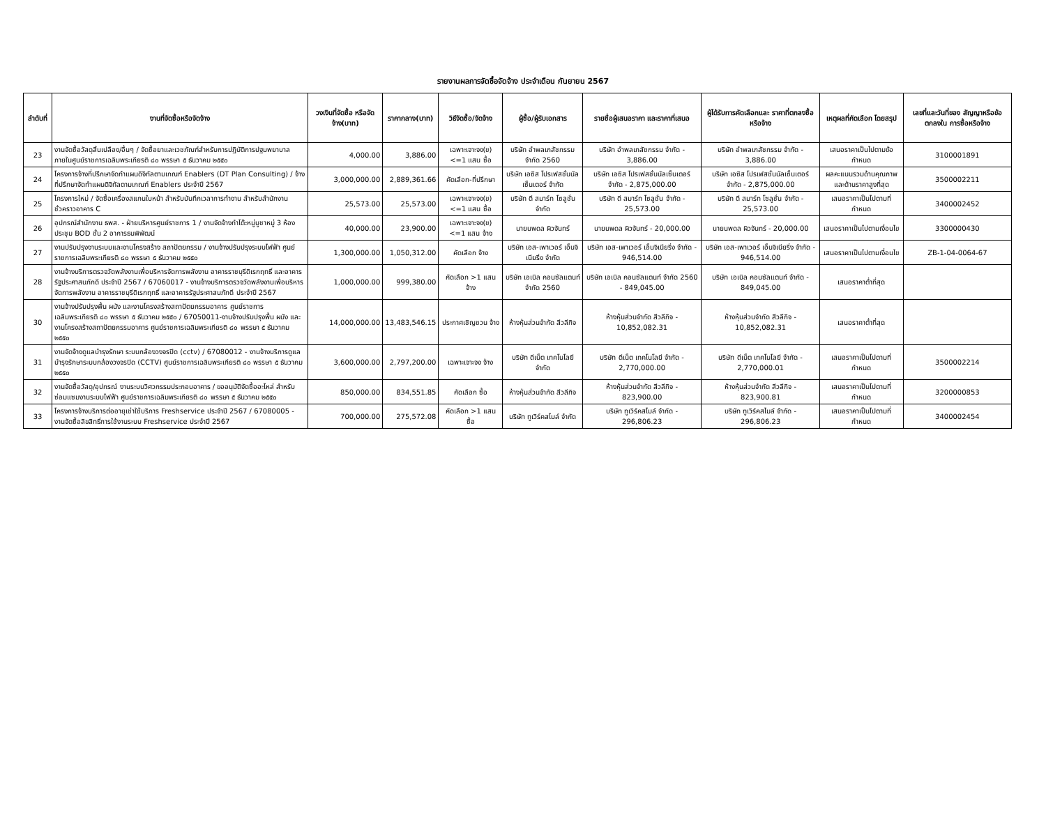รายงานผลการจัดซื้อจัดจ้าง ประจำเดือน กันยายน 2567
| ลำดับที่ | งานที่จัดซื้อหรือจัดจ้าง | วงเงินที่จัดซื้อ หรือจัดจ้าง(บาท) | ราคากลาง(บาท) | วิธีจัดซื้อ/จัดจ้าง | ผู้ซื้อ/ผู้รับเอกสาร | รายชื่อผู้เสนอราคา และราคาที่เสนอ | ผู้ได้รับการคัดเลือกและ ราคาที่ตกลงซื้อหรือจ้าง | เหตุผลที่คัดเลือก โดยสรุป | เลขที่และวันที่ของ สัญญาหรือข้อตกลงใน การซื้อหรือจ้าง |
| --- | --- | --- | --- | --- | --- | --- | --- | --- | --- |
| 23 | งานจัดซื้อวัสดุสิ้นเปลือง/อื่นๆ / จัดซื้อยาและเวชภัณฑ์สำหรับการปฏิบัติการปฐมพยาบาล ภายในศูนย์ราชการเฉลิมพระเกียรติ ๘๐ พรรษา ๕ ธันวาคม ๒๕๕๐ | 4,000.00 | 3,886.00 | เฉพาะเจาะจง(ข) <=1 แสน ซื้อ | บริษัท อำพลเภสัชกรรม จำกัด 2560 | บริษัท อำพลเภสัชกรรม จำกัด - 3,886.00 | บริษัท อำพลเภสัชกรรม จำกัด - 3,886.00 | เสนอราคาเป็นไปตามข้อกำหนด | 3100001891 |
| 24 | โครงการจ้างที่ปรึกษาจัดทำแผนดิจิทัลตามเกณฑ์ Enablers (DT Plan Consulting) / จ้างที่ปรึกษาจัดทำแผนดิจิทัลตามเกณฑ์ Enablers ประจำปี 2567 | 3,000,000.00 | 2,889,361.66 | คัดเลือก-ที่ปรึกษา | บริษัท เอซิส โปรเฟสชั่นนัลเซ็นเตอร์ จำกัด | บริษัท เอซิส โปรเฟสชั่นนัลเซ็นเตอร์ จำกัด - 2,875,000.00 | บริษัท เอซิส โปรเฟสชั่นนัลเซ็นเตอร์ จำกัด - 2,875,000.00 | ผลคะแนนรวมด้านคุณภาพและด้านราคาสูงที่สุด | 3500002211 |
| 25 | โครงการใหม่ / จัดซื้อเครื่องสแกนใบหน้า สำหรับบันทึกเวลาการทำงาน สำหรับสำนักงานชั่วคราวอาคาร C | 25,573.00 | 25,573.00 | เฉพาะเจาะจง(ข) <=1 แสน ซื้อ | บริษัท ดี สมาร์ท โซลูชั่น จำกัด | บริษัท ดี สมาร์ท โซลูชั่น จำกัด - 25,573.00 | บริษัท ดี สมาร์ท โซลูชั่น จำกัด - 25,573.00 | เสนอราคาเป็นไปตามที่กำหนด | 3400002452 |
| 26 | อุปกรณ์สำนักงาน ธพส. - ฝ่ายบริหารศูนย์ราชการ 1 / งานจัดจ้างทำโต๊ะหมู่บูชาหมู่ 3 ห้องประชุม BOD ชั้น 2 อาคารธนพิพัฒน์ | 40,000.00 | 23,900.00 | เฉพาะเจาะจง(ข) <=1 แสน จ้าง | นายนพดล ผิวจันทร์ | นายนพดล ผิวจันทร์ - 20,000.00 | นายนพดล ผิวจันทร์ - 20,000.00 | เสนอราคาเป็นไปตามเงื่อนไข | 3300000430 |
| 27 | งานปรับปรุงงานระบบและงานโครงสร้าง สถาปัตยกรรม / งานจ้างปรับปรุงระบบไฟฟ้า ศูนย์ราชการเฉลิมพระเกียรติ ๘๐ พรรษา ๕ ธันวาคม ๒๕๕๐ | 1,300,000.00 | 1,050,312.00 | คัดเลือก จ้าง | บริษัท เอส-เพาเวอร์ เอ็นจิเนียริ่ง จำกัด | บริษัท เอส-เพาเวอร์ เอ็นจิเนียริ่ง จำกัด - 946,514.00 | บริษัท เอส-เพาเวอร์ เอ็นจิเนียริ่ง จำกัด - 946,514.00 | เสนอราคาเป็นไปตามเงื่อนไข | ZB-1-04-0064-67 |
| 28 | งานจ้างบริการตรวจวัดพลังงานเพื่อบริหารจัดการพลังงาน อาคารราชบุรีดิเรกฤทธิ์ และอาคารรัฐประศาสนภักดี ประจำปี 2567 / 67060017 - งานจ้างบริการตรวจวัดพลังงานเพื่อบริหารจัดการพลังงาน อาคารราชบุรีดิเรกฤทธิ์ และอาคารรัฐประศาสนภักดี ประจำปี 2567 | 1,000,000.00 | 999,380.00 | คัดเลือก >1 แสน จ้าง | บริษัท เอเบิล คอนซัลแตนท์ จำกัด 2560 | บริษัท เอเบิล คอนซัลแตนท์ จำกัด 2560 - 849,045.00 | บริษัท เอเบิล คอนซัลแตนท์ จำกัด - 849,045.00 | เสนอราคาต่ำที่สุด | |
| 30 | งานจ้างปรับปรุงพื้น ผนัง และงานโครงสร้างสถาปัตยกรรมอาคาร ศูนย์ราชการเฉลิมพระเกียรติ ๘๐ พรรษา ๕ ธันวาคม ๒๕๕๐ / 67050011-งานจ้างปรับปรุงพื้น ผนัง และ งานโครงสร้างสถาปัตยกรรมอาคาร ศูนย์ราชการเฉลิมพระเกียรติ ๘๐ พรรษา ๕ ธันวาคม ๒๕๕๐ | 14,000,000.00 | 13,483,546.15 | ประกาศเชิญชวน จ้าง | ห้างหุ้นส่วนจำกัด สีวลีกิจ | ห้างหุ้นส่วนจำกัด สีวลีกิจ - 10,852,082.31 | ห้างหุ้นส่วนจำกัด สีวลีกิจ - 10,852,082.31 | เสนอราคาต่ำที่สุด | |
| 31 | งานจัดจ้างดูแลบำรุงรักษา ระบบกล้องวงจรปิด (cctv) / 67080012 - งานจ้างบริการดูแลบำรุงรักษาระบบกล้องวงจรปิด (CCTV) ศูนย์ราชการเฉลิมพระเกียรติ ๘๐ พรรษา ๕ ธันวาคม ๒๕๕๐ | 3,600,000.00 | 2,797,200.00 | เฉพาะเจาะจง จ้าง | บริษัท ดีเน็ต เทคโนโลยี จำกัด | บริษัท ดีเน็ต เทคโนโลยี จำกัด - 2,770,000.00 | บริษัท ดีเน็ต เทคโนโลยี จำกัด - 2,770,000.01 | เสนอราคาเป็นไปตามที่กำหนด | 3500002214 |
| 32 | งานจัดซื้อวัสดุ/อุปกรณ์ งานระบบวิศวกรรมประกอบอาคาร / ขออนุมัติจัดซื้ออะไหล่ สำหรับซ่อมแซมงานระบบไฟฟ้า ศูนย์ราชการเฉลิมพระเกียรติ ๘๐ พรรษา ๕ ธันวาคม ๒๕๕๐ | 850,000.00 | 834,551.85 | คัดเลือก ซื้อ | ห้างหุ้นส่วนจำกัด สีวลีกิจ | ห้างหุ้นส่วนจำกัด สีวลีกิจ - 823,900.00 | ห้างหุ้นส่วนจำกัด สีวลีกิจ - 823,900.81 | เสนอราคาเป็นไปตามที่กำหนด | 3200000853 |
| 33 | โครงการจ้างบริการต่ออายุเช่าใช้บริการ Freshservice ประจำปี 2567 / 67080005 - งานจัดซื้อลิขสิทธิ์การใช้งานระบบ Freshservice ประจำปี 2567 | 700,000.00 | 275,572.08 | คัดเลือก >1 แสน ซื้อ | บริษัท ทูเวิร์คสไมล์ จำกัด | บริษัท ทูเวิร์คสไมล์ จำกัด - 296,806.23 | บริษัท ทูเวิร์คสไมล์ จำกัด - 296,806.23 | เสนอราคาเป็นไปตามที่กำหนด | 3400002454 |